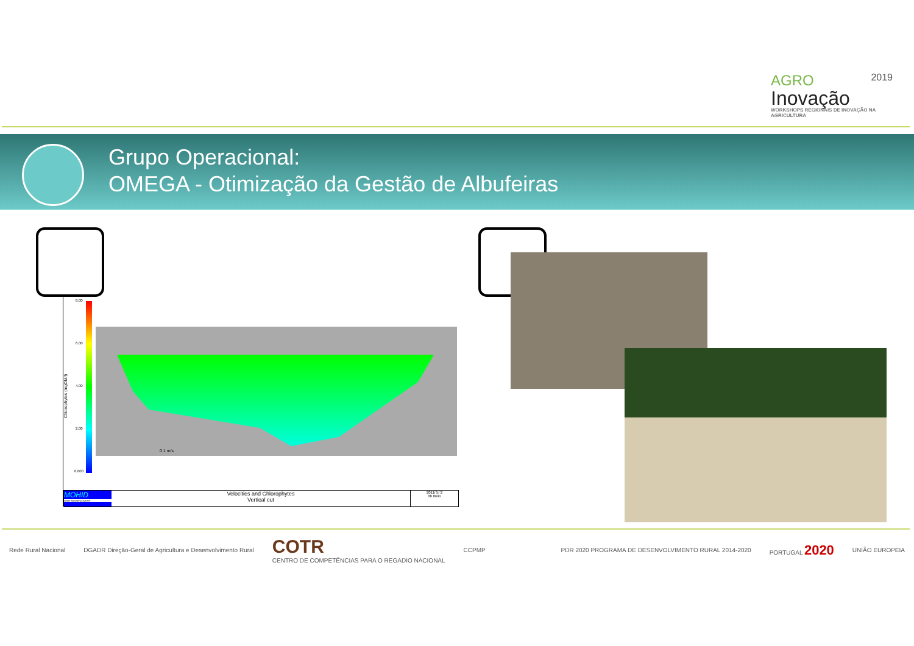AGRO 2019
Inovação
WORKSHOPS REGIONAIS DE INOVAÇÃO NA AGRICULTURA
Grupo Operacional:
OMEGA - Otimização da Gestão de Albufeiras
8.00
6.00
4.00
2.00
0.000
Chlorophytes (mgOM/l)
0.1 m/s
MOHID
Water Modelling System
Velocities and Chlorophytes
Vertical cut
2011/ 5/ 2
0h 0min
Rede Rural Nacional DGADR Direção-Geral de Agricultura e Desenvolvimento Rural COTR
CENTRO DE COMPETÊNCIAS PARA O REGADIO NACIONAL CCPMP PDR 2020 PROGRAMA DE DESENVOLVIMENTO RURAL 2014-2020 PORTUGAL 2020 UNIÃO EUROPEIA